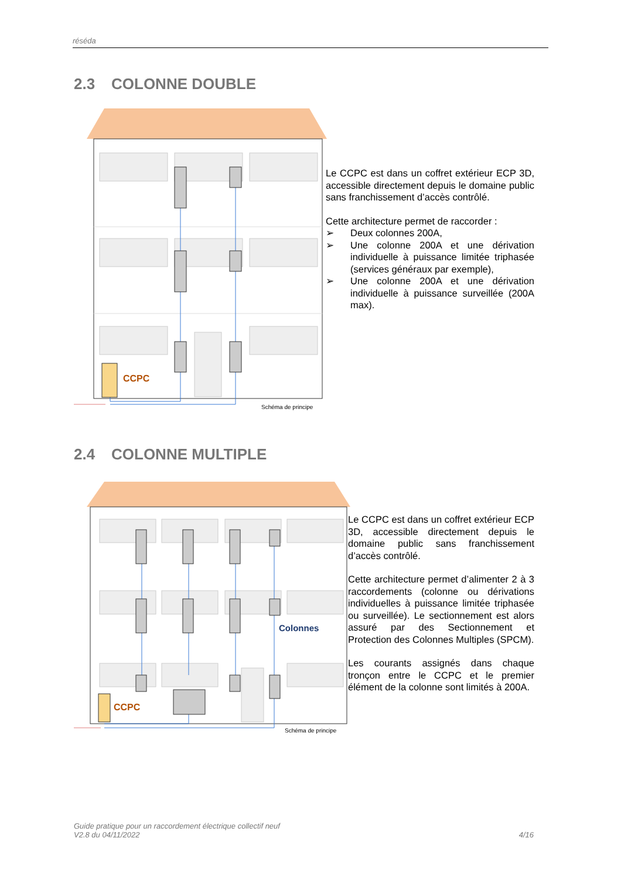réséda
2.3 COLONNE DOUBLE
CCPC
Schéma de principe
Le CCPC est dans un coffret extérieur ECP 3D, accessible directement depuis le domaine public sans franchissement d’accès contrôlé.
Cette architecture permet de raccorder :
➢ Deux colonnes 200A,
➢ Une colonne 200A et une dérivation individuelle à puissance limitée triphasée (services généraux par exemple),
➢ Une colonne 200A et une dérivation individuelle à puissance surveillée (200A max).
2.4 COLONNE MULTIPLE
CCPC
Colonnes
Schéma de principe
Le CCPC est dans un coffret extérieur ECP 3D, accessible directement depuis le domaine public sans franchissement d’accès contrôlé.
Cette architecture permet d’alimenter 2 à 3 raccordements (colonne ou dérivations individuelles à puissance limitée triphasée ou surveillée). Le sectionnement est alors assuré par des Sectionnement et Protection des Colonnes Multiples (SPCM).
Les courants assignés dans chaque tronçon entre le CCPC et le premier élément de la colonne sont limités à 200A.
Guide pratique pour un raccordement électrique collectif neuf
V2.8 du 04/11/2022
4/16